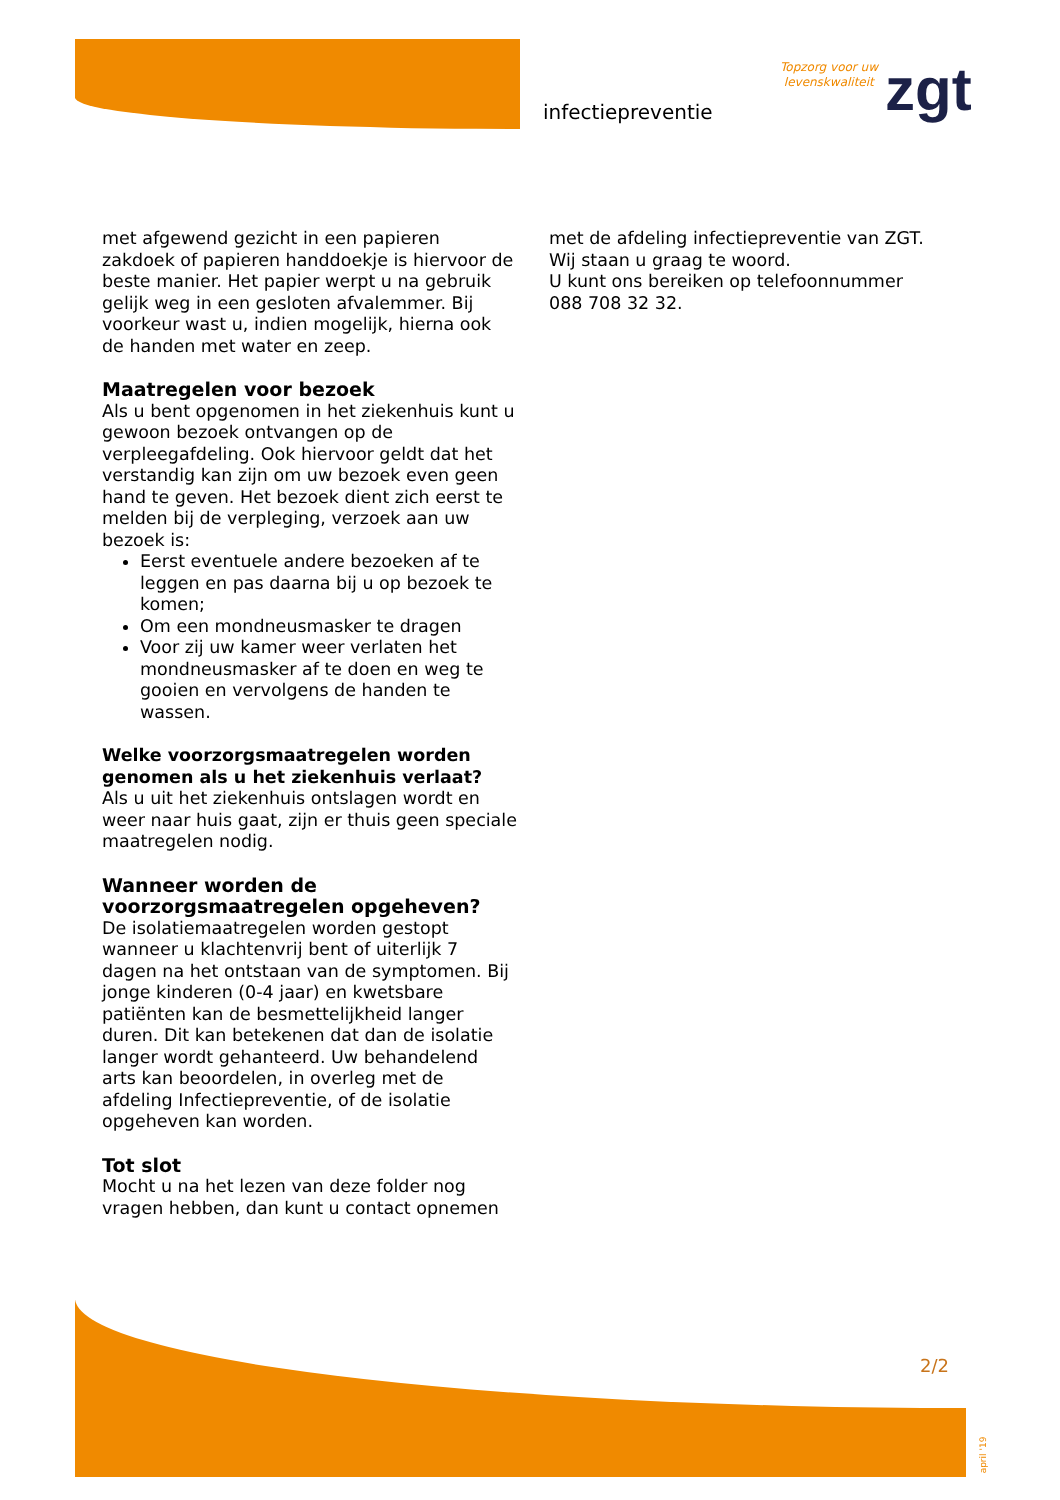infectiepreventie
Topzorg voor uw
levenskwaliteit
zgt
met afgewend gezicht in een papieren zakdoek of papieren handdoekje is hiervoor de beste manier. Het papier werpt u na gebruik gelijk weg in een gesloten afvalemmer. Bij voorkeur wast u, indien mogelijk, hierna ook de handen met water en zeep.
Maatregelen voor bezoek
Als u bent opgenomen in het ziekenhuis kunt u gewoon bezoek ontvangen op de verpleegafdeling. Ook hiervoor geldt dat het verstandig kan zijn om uw bezoek even geen hand te geven. Het bezoek dient zich eerst te melden bij de verpleging, verzoek aan uw bezoek is:
Eerst eventuele andere bezoeken af te leggen en pas daarna bij u op bezoek te komen;
Om een mondneusmasker te dragen
Voor zij uw kamer weer verlaten het mondneusmasker af te doen en weg te gooien en vervolgens de handen te wassen.
Welke voorzorgsmaatregelen worden genomen als u het ziekenhuis verlaat?
Als u uit het ziekenhuis ontslagen wordt en weer naar huis gaat, zijn er thuis geen speciale maatregelen nodig.
Wanneer worden de voorzorgsmaatregelen opgeheven?
De isolatiemaatregelen worden gestopt wanneer u klachtenvrij bent of uiterlijk 7 dagen na het ontstaan van de symptomen. Bij jonge kinderen (0-4 jaar) en kwetsbare patiënten kan de besmettelijkheid langer duren. Dit kan betekenen dat dan de isolatie langer wordt gehanteerd. Uw behandelend arts kan beoordelen, in overleg met de afdeling Infectiepreventie, of de isolatie opgeheven kan worden.
Tot slot
Mocht u na het lezen van deze folder nog vragen hebben, dan kunt u contact opnemen
met de afdeling infectiepreventie van ZGT. Wij staan u graag te woord.
U kunt ons bereiken op telefoonnummer 088 708 32 32.
2/2
april '19